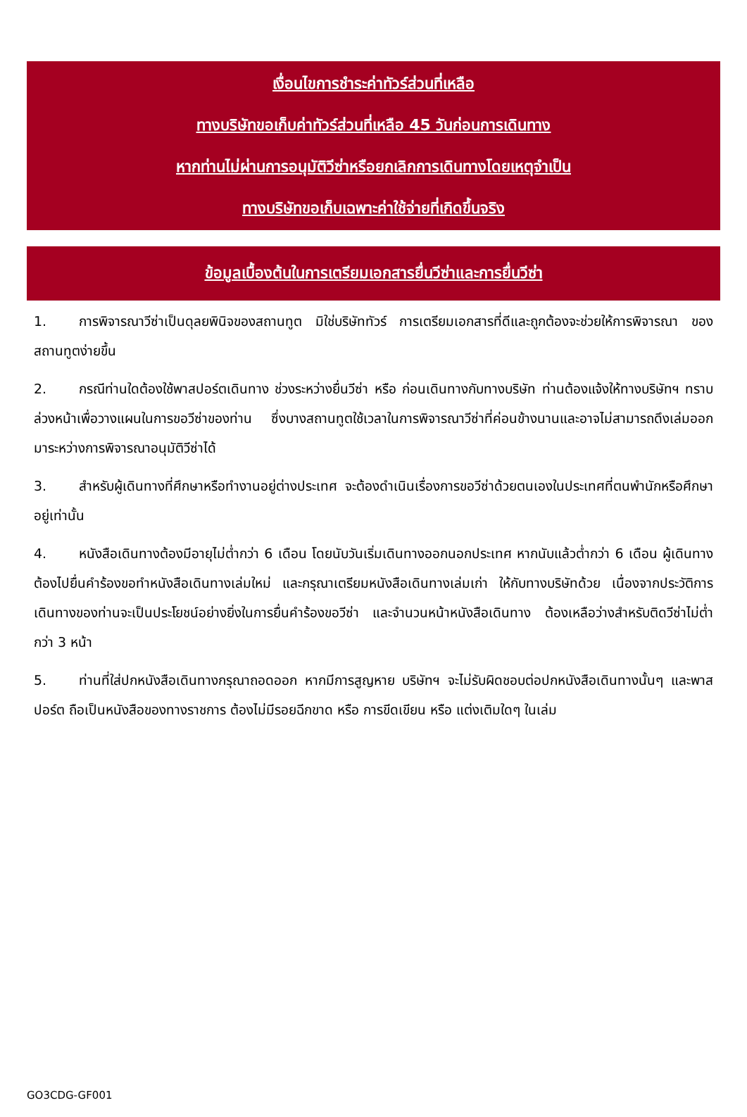เงื่อนไขการชำระค่าทัวร์ส่วนที่เหลือ
ทางบริษัทขอเก็บค่าทัวร์ส่วนที่เหลือ 45 วันก่อนการเดินทาง
หากท่านไม่ผ่านการอนุมัติวีซ่าหรือยกเลิกการเดินทางโดยเหตุจำเป็น
ทางบริษัทขอเก็บเฉพาะค่าใช้จ่ายที่เกิดขึ้นจริง
ข้อมูลเบื้องต้นในการเตรียมเอกสารยื่นวีซ่าและการยื่นวีซ่า
1. การพิจารณาวีซ่าเป็นดุลยพินิจของสถานทูต มิใช่บริษัททัวร์ การเตรียมเอกสารที่ดีและถูกต้องจะช่วยให้การพิจารณา ของสถานทูตง่ายขึ้น
2. กรณีท่านใดต้องใช้พาสปอร์ตเดินทาง ช่วงระหว่างยื่นวีซ่า หรือ ก่อนเดินทางกับทางบริษัท ท่านต้องแจ้งให้ทางบริษัทฯ ทราบล่วงหน้าเพื่อวางแผนในการขอวีซ่าของท่าน ซึ่งบางสถานทูตใช้เวลาในการพิจารณาวีซ่าที่ค่อนข้างนานและอาจไม่สามารถดึงเล่มออกมาระหว่างการพิจารณาอนุมัติวีซ่าได้
3. สำหรับผู้เดินทางที่ศึกษาหรือทำงานอยู่ต่างประเทศ จะต้องดำเนินเรื่องการขอวีซ่าด้วยตนเองในประเทศที่ตนพำนักหรือศึกษาอยู่เท่านั้น
4. หนังสือเดินทางต้องมีอายุไม่ต่ำกว่า 6 เดือน โดยนับวันเริ่มเดินทางออกนอกประเทศ หากนับแล้วต่ำกว่า 6 เดือน ผู้เดินทางต้องไปยื่นคำร้องขอทำหนังสือเดินทางเล่มใหม่ และกรุณาเตรียมหนังสือเดินทางเล่มเก่า ให้กับทางบริษัทด้วย เนื่องจากประวัติการเดินทางของท่านจะเป็นประโยชน์อย่างยิ่งในการยื่นคำร้องขอวีซ่า และจำนวนหน้าหนังสือเดินทาง ต้องเหลือว่างสำหรับติดวีซ่าไม่ต่ำกว่า 3 หน้า
5. ท่านที่ใส่ปกหนังสือเดินทางกรุณาถอดออก หากมีการสูญหาย บริษัทฯ จะไม่รับผิดชอบต่อปกหนังสือเดินทางนั้นๆ และพาสปอร์ต ถือเป็นหนังสือของทางราชการ ต้องไม่มีรอยฉีกขาด หรือ การขีดเขียน หรือ แต่งเติมใดๆ ในเล่ม
GO3CDG-GF001